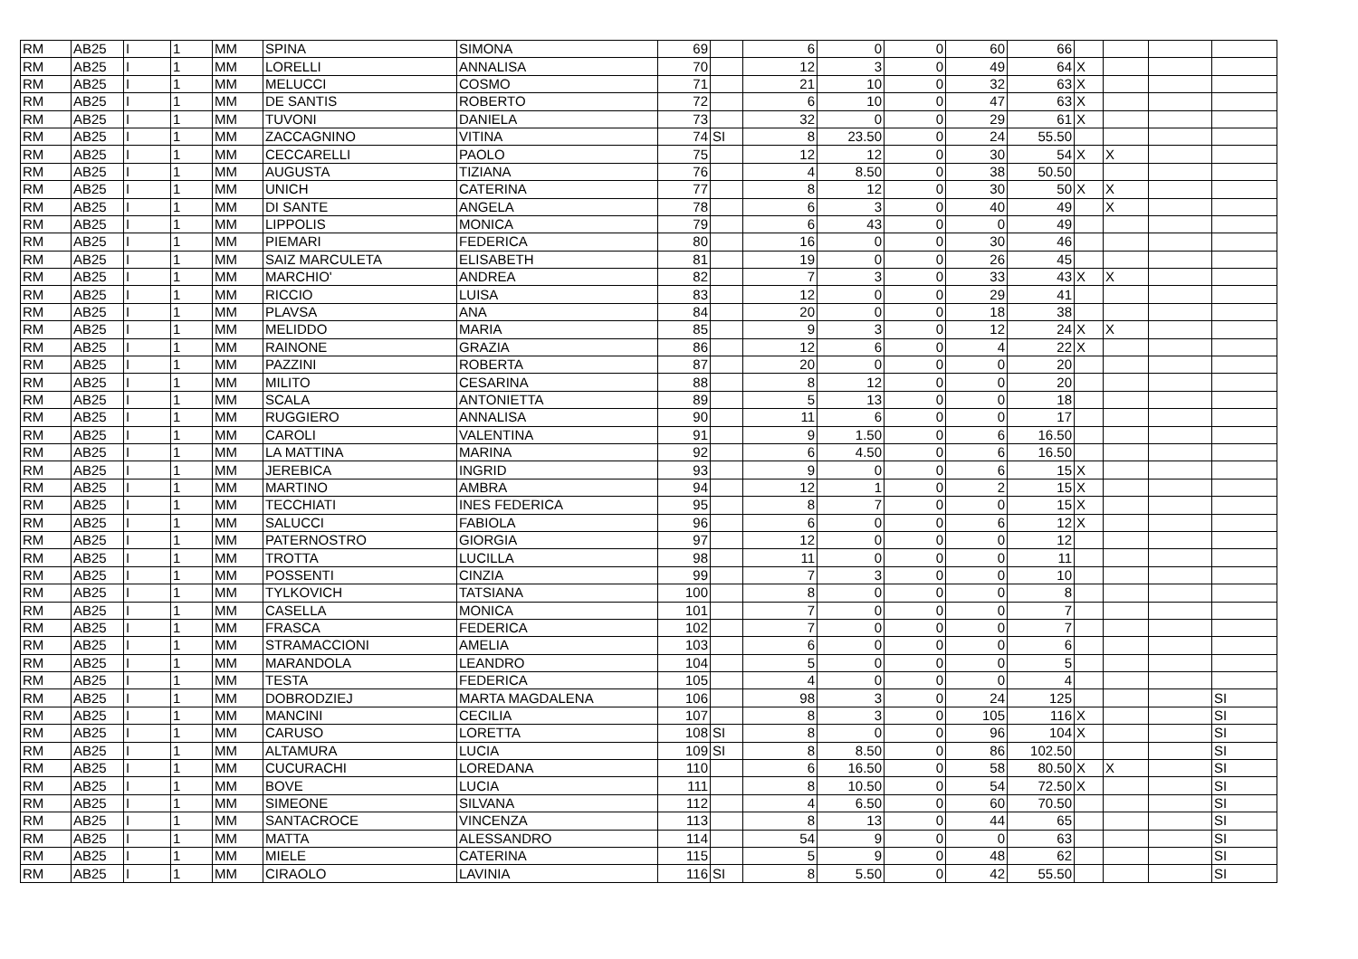| RM | AB25 | I | 1 | MM | SPINA | SIMONA | 69 | | 6 | 0 | 0 | 60 | 66 | | | | |
| RM | AB25 | I | 1 | MM | LORELLI | ANNALISA | 70 | | 12 | 3 | 0 | 49 | 64 | X | | | |
| RM | AB25 | I | 1 | MM | MELUCCI | COSMO | 71 | | 21 | 10 | 0 | 32 | 63 | X | | | |
| RM | AB25 | I | 1 | MM | DE SANTIS | ROBERTO | 72 | | 6 | 10 | 0 | 47 | 63 | X | | | |
| RM | AB25 | I | 1 | MM | TUVONI | DANIELA | 73 | | 32 | 0 | 0 | 29 | 61 | X | | | |
| RM | AB25 | I | 1 | MM | ZACCAGNINO | VITINA | 74 | SI | 8 | 23.50 | 0 | 24 | 55.50 | | | | |
| RM | AB25 | I | 1 | MM | CECCARELLI | PAOLO | 75 | | 12 | 12 | 0 | 30 | 54 | X | X | | |
| RM | AB25 | I | 1 | MM | AUGUSTA | TIZIANA | 76 | | 4 | 8.50 | 0 | 38 | 50.50 | | | | |
| RM | AB25 | I | 1 | MM | UNICH | CATERINA | 77 | | 8 | 12 | 0 | 30 | 50 | X | X | | |
| RM | AB25 | I | 1 | MM | DI SANTE | ANGELA | 78 | | 6 | 3 | 0 | 40 | 49 | | X | | |
| RM | AB25 | I | 1 | MM | LIPPOLIS | MONICA | 79 | | 6 | 43 | 0 | 0 | 49 | | | | |
| RM | AB25 | I | 1 | MM | PIEMARI | FEDERICA | 80 | | 16 | 0 | 0 | 30 | 46 | | | | |
| RM | AB25 | I | 1 | MM | SAIZ MARCULETA | ELISABETH | 81 | | 19 | 0 | 0 | 26 | 45 | | | | |
| RM | AB25 | I | 1 | MM | MARCHIO' | ANDREA | 82 | | 7 | 3 | 0 | 33 | 43 | X | X | | |
| RM | AB25 | I | 1 | MM | RICCIO | LUISA | 83 | | 12 | 0 | 0 | 29 | 41 | | | | |
| RM | AB25 | I | 1 | MM | PLAVSA | ANA | 84 | | 20 | 0 | 0 | 18 | 38 | | | | |
| RM | AB25 | I | 1 | MM | MELIDDO | MARIA | 85 | | 9 | 3 | 0 | 12 | 24 | X | X | | |
| RM | AB25 | I | 1 | MM | RAINONE | GRAZIA | 86 | | 12 | 6 | 0 | 4 | 22 | X | | | |
| RM | AB25 | I | 1 | MM | PAZZINI | ROBERTA | 87 | | 20 | 0 | 0 | 0 | 20 | | | | |
| RM | AB25 | I | 1 | MM | MILITO | CESARINA | 88 | | 8 | 12 | 0 | 0 | 20 | | | | |
| RM | AB25 | I | 1 | MM | SCALA | ANTONIETTA | 89 | | 5 | 13 | 0 | 0 | 18 | | | | |
| RM | AB25 | I | 1 | MM | RUGGIERO | ANNALISA | 90 | | 11 | 6 | 0 | 0 | 17 | | | | |
| RM | AB25 | I | 1 | MM | CAROLI | VALENTINA | 91 | | 9 | 1.50 | 0 | 6 | 16.50 | | | | |
| RM | AB25 | I | 1 | MM | LA MATTINA | MARINA | 92 | | 6 | 4.50 | 0 | 6 | 16.50 | | | | |
| RM | AB25 | I | 1 | MM | JEREBICA | INGRID | 93 | | 9 | 0 | 0 | 6 | 15 | X | | | |
| RM | AB25 | I | 1 | MM | MARTINO | AMBRA | 94 | | 12 | 1 | 0 | 2 | 15 | X | | | |
| RM | AB25 | I | 1 | MM | TECCHIATI | INES FEDERICA | 95 | | 8 | 7 | 0 | 0 | 15 | X | | | |
| RM | AB25 | I | 1 | MM | SALUCCI | FABIOLA | 96 | | 6 | 0 | 0 | 6 | 12 | X | | | |
| RM | AB25 | I | 1 | MM | PATERNOSTRO | GIORGIA | 97 | | 12 | 0 | 0 | 0 | 12 | | | | |
| RM | AB25 | I | 1 | MM | TROTTA | LUCILLA | 98 | | 11 | 0 | 0 | 0 | 11 | | | | |
| RM | AB25 | I | 1 | MM | POSSENTI | CINZIA | 99 | | 7 | 3 | 0 | 0 | 10 | | | | |
| RM | AB25 | I | 1 | MM | TYLKOVICH | TATSIANA | 100 | | 8 | 0 | 0 | 0 | 8 | | | | |
| RM | AB25 | I | 1 | MM | CASELLA | MONICA | 101 | | 7 | 0 | 0 | 0 | 7 | | | | |
| RM | AB25 | I | 1 | MM | FRASCA | FEDERICA | 102 | | 7 | 0 | 0 | 0 | 7 | | | | |
| RM | AB25 | I | 1 | MM | STRAMACCIONI | AMELIA | 103 | | 6 | 0 | 0 | 0 | 6 | | | | |
| RM | AB25 | I | 1 | MM | MARANDOLA | LEANDRO | 104 | | 5 | 0 | 0 | 0 | 5 | | | | |
| RM | AB25 | I | 1 | MM | TESTA | FEDERICA | 105 | | 4 | 0 | 0 | 0 | 4 | | | | |
| RM | AB25 | I | 1 | MM | DOBRODZIEJ | MARTA MAGDALENA | 106 | | 98 | 3 | 0 | 24 | 125 | | | | SI |
| RM | AB25 | I | 1 | MM | MANCINI | CECILIA | 107 | | 8 | 3 | 0 | 105 | 116 | X | | | SI |
| RM | AB25 | I | 1 | MM | CARUSO | LORETTA | 108 | SI | 8 | 0 | 0 | 96 | 104 | X | | | SI |
| RM | AB25 | I | 1 | MM | ALTAMURA | LUCIA | 109 | SI | 8 | 8.50 | 0 | 86 | 102.50 | | | | SI |
| RM | AB25 | I | 1 | MM | CUCURACHI | LOREDANA | 110 | | 6 | 16.50 | 0 | 58 | 80.50 | X | X | | SI |
| RM | AB25 | I | 1 | MM | BOVE | LUCIA | 111 | | 8 | 10.50 | 0 | 54 | 72.50 | X | | | SI |
| RM | AB25 | I | 1 | MM | SIMEONE | SILVANA | 112 | | 4 | 6.50 | 0 | 60 | 70.50 | | | | SI |
| RM | AB25 | I | 1 | MM | SANTACROCE | VINCENZA | 113 | | 8 | 13 | 0 | 44 | 65 | | | | SI |
| RM | AB25 | I | 1 | MM | MATTA | ALESSANDRO | 114 | | 54 | 9 | 0 | 0 | 63 | | | | SI |
| RM | AB25 | I | 1 | MM | MIELE | CATERINA | 115 | | 5 | 9 | 0 | 48 | 62 | | | | SI |
| RM | AB25 | I | 1 | MM | CIRAOLO | LAVINIA | 116 | SI | 8 | 5.50 | 0 | 42 | 55.50 | | | | SI |